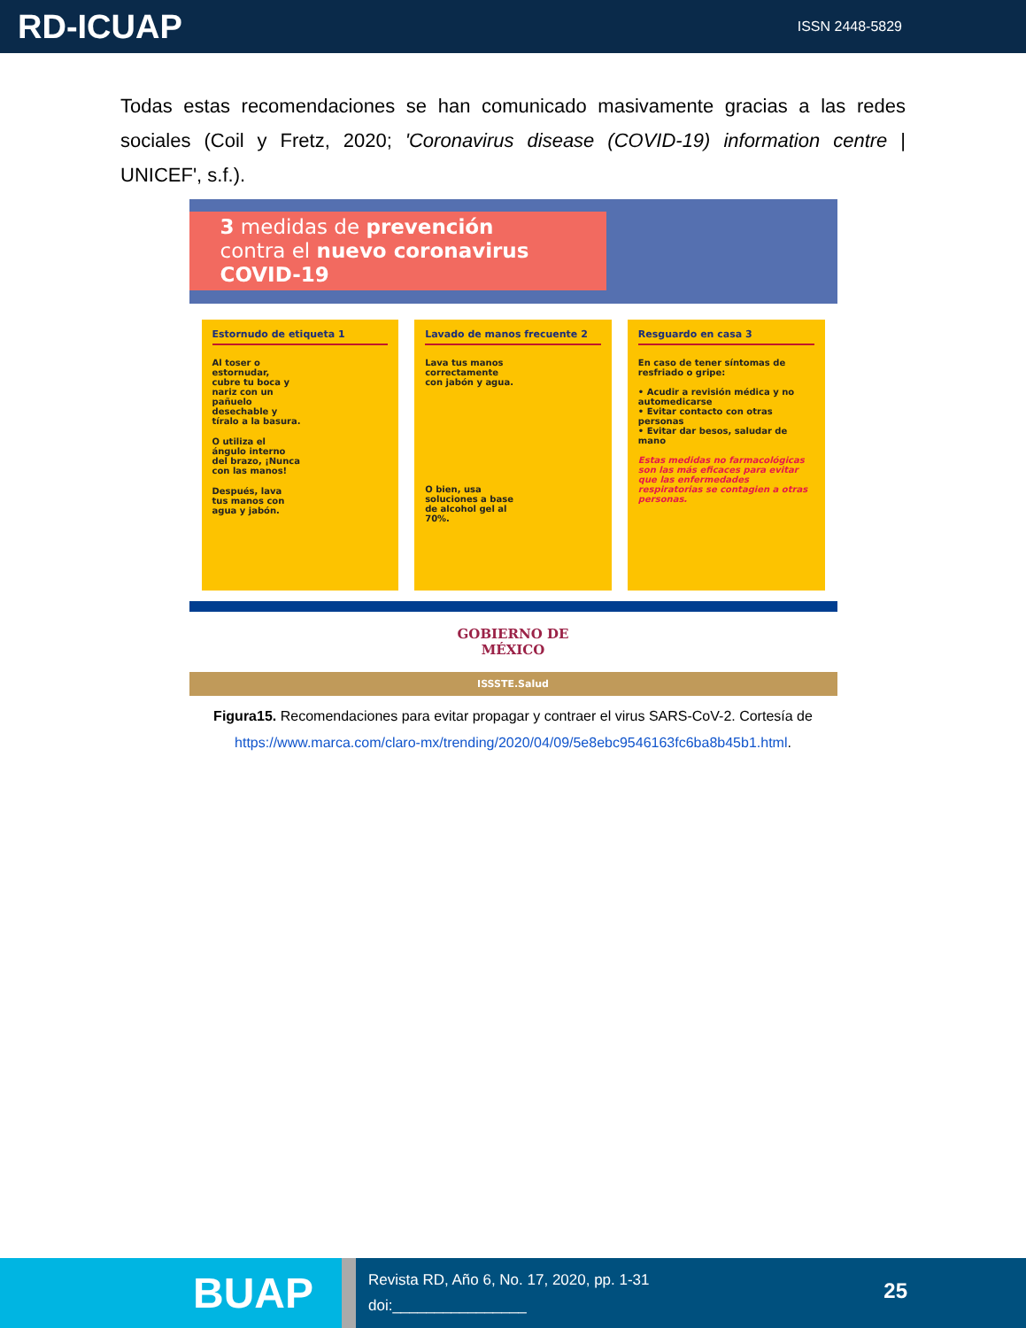RD-ICUAP ISSN 2448-5829
Todas estas recomendaciones se han comunicado masivamente gracias a las redes sociales (Coil y Fretz, 2020; 'Coronavirus disease (COVID-19) information centre | UNICEF', s.f.).
3 medidas de prevención
contra el nuevo coronavirus
COVID-19
Estornudo de etiqueta 1
Al toser o estornudar, cubre tu boca y nariz con un pañuelo desechable y tíralo a la basura.
O utiliza el ángulo interno del brazo, ¡Nunca con las manos!
Después, lava tus manos con agua y jabón.
Lavado de manos frecuente 2
Lava tus manos correctamente con jabón y agua.
O bien, usa soluciones a base de alcohol gel al 70%.
Resguardo en casa 3
En caso de tener síntomas de resfriado o gripe:
• Acudir a revisión médica y no automedicarse
• Evitar contacto con otras personas
• Evitar dar besos, saludar de mano
Estas medidas no farmacológicas son las más eficaces para evitar que las enfermedades respiratorias se contagien a otras personas.
GOBIERNO DE
MÉXICO
ISSSTE.Salud
Figura15. Recomendaciones para evitar propagar y contraer el virus SARS-CoV-2. Cortesía de
https://www.marca.com/claro-mx/trending/2020/04/09/5e8ebc9546163fc6ba8b45b1.html.
BUAP
Revista RD, Año 6, No. 17, 2020, pp. 1-31
doi:________________
25